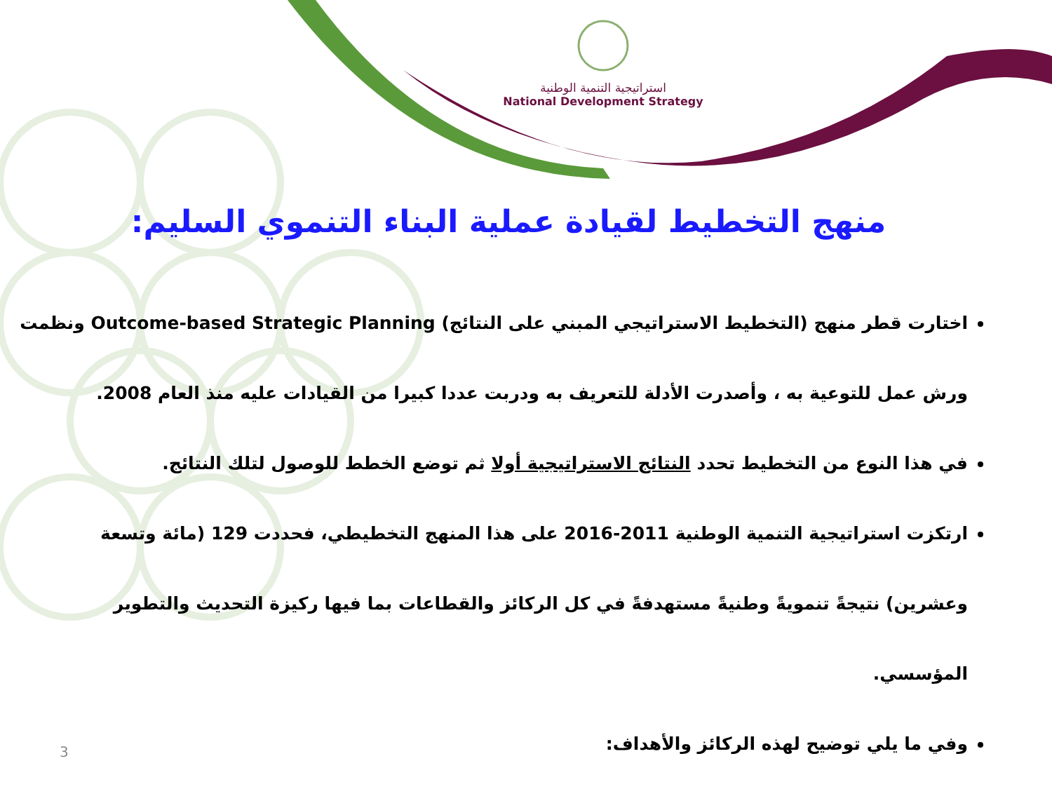استراتيجية التنمية الوطنية
National Development Strategy
منهج التخطيط لقيادة عملية البناء التنموي السليم:
اختارت قطر منهج (التخطيط الاستراتيجي المبني على النتائج) Outcome-based Strategic Planning ونظمت ورش عمل للتوعية به ، وأصدرت الأدلة للتعريف به ودربت عددا كبيرا من القيادات عليه منذ العام 2008.
في هذا النوع من التخطيط تحدد النتائج الاستراتيجية أولا ثم توضع الخطط للوصول لتلك النتائج.
ارتكزت استراتيجية التنمية الوطنية 2011-2016 على هذا المنهج التخطيطي، فحددت 129 (مائة وتسعة وعشرين) نتيجةً تنمويةً وطنيةً مستهدفةً في كل الركائز والقطاعات بما فيها ركيزة التحديث والتطوير المؤسسي.
وفي ما يلي توضيح لهذه الركائز والأهداف:
3